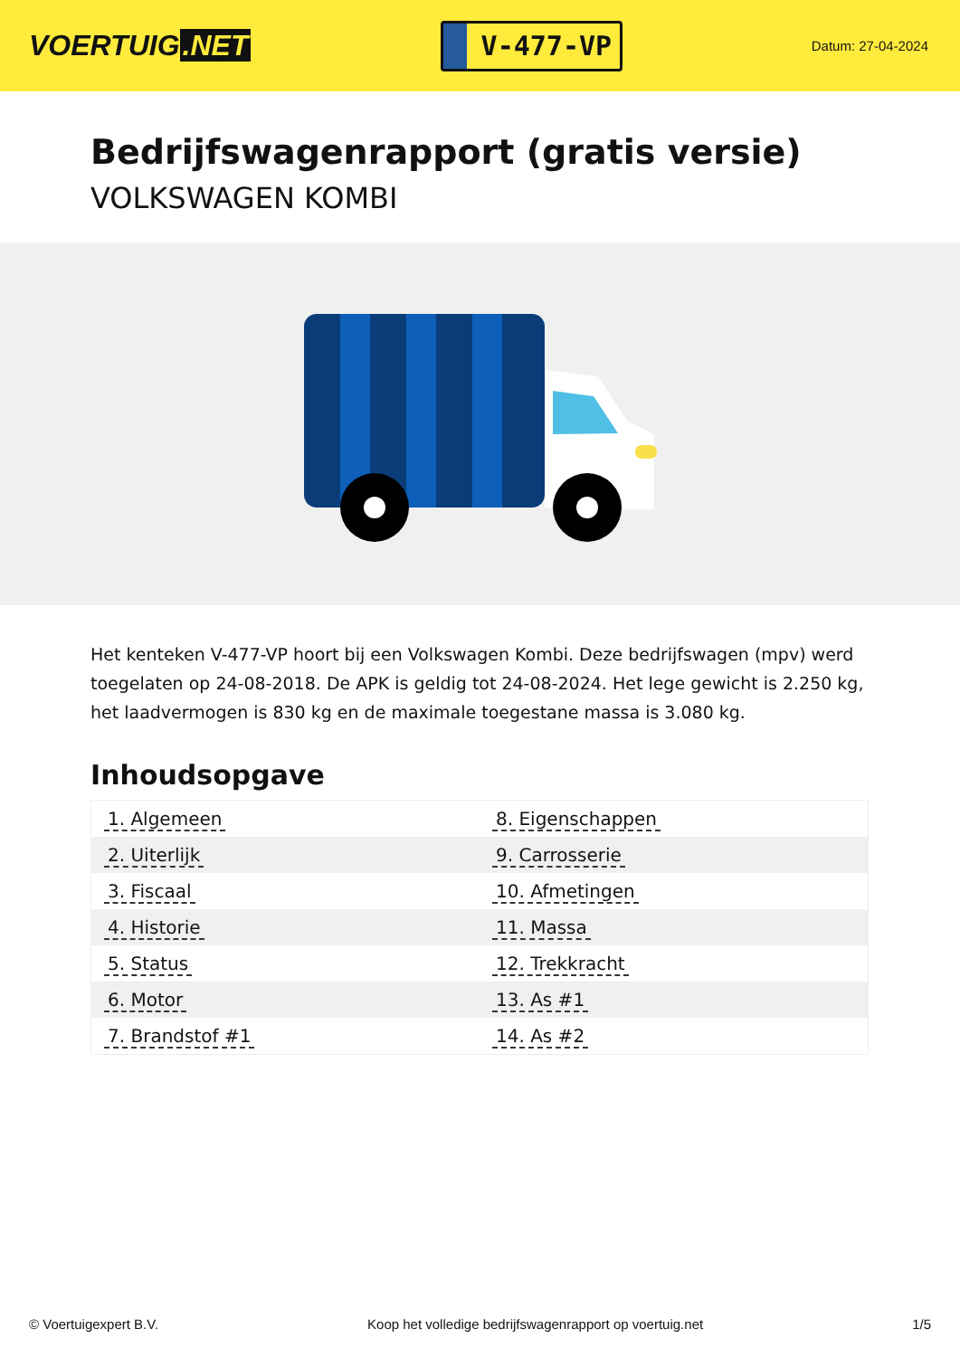VOERTUIG.NET
V-477-VP
Datum: 27-04-2024
Bedrijfswagenrapport (gratis versie)
VOLKSWAGEN KOMBI
Het kenteken V-477-VP hoort bij een Volkswagen Kombi. Deze bedrijfswagen (mpv) werd toegelaten op 24-08-2018. De APK is geldig tot 24-08-2024. Het lege gewicht is 2.250 kg, het laadvermogen is 830 kg en de maximale toegestane massa is 3.080 kg.
Inhoudsopgave
| 1. Algemeen | 8. Eigenschappen |
| 2. Uiterlijk | 9. Carrosserie |
| 3. Fiscaal | 10. Afmetingen |
| 4. Historie | 11. Massa |
| 5. Status | 12. Trekkracht |
| 6. Motor | 13. As #1 |
| 7. Brandstof #1 | 14. As #2 |
© Voertuigexpert B.V. Koop het volledige bedrijfswagenrapport op voertuig.net 1/5